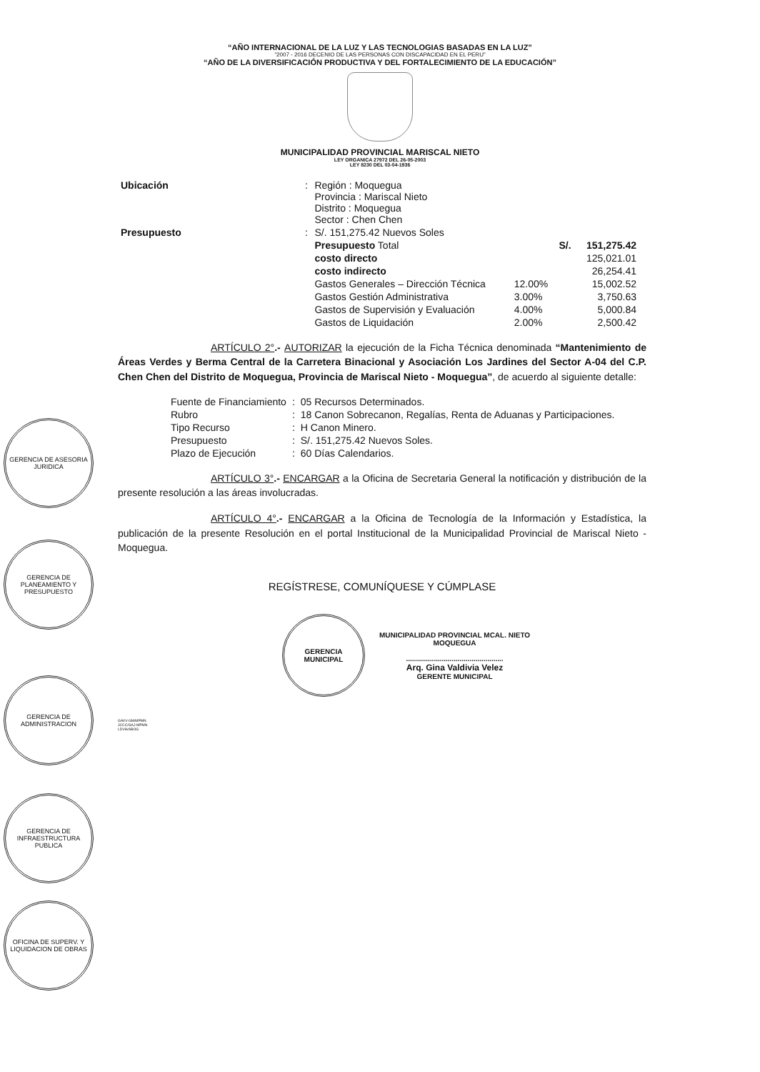“AÑO INTERNACIONAL DE LA LUZ Y LAS TECNOLOGIAS BASADAS EN LA LUZ”
“2007 - 2016 DECENIO DE LAS PERSONAS CON DISCAPACIDAD EN EL PERU”
“AÑO DE LA DIVERSIFICACIÓN PRODUCTIVA Y DEL FORTALECIMIENTO DE LA EDUCACIÓN”
MUNICIPALIDAD PROVINCIAL MARISCAL NIETO
LEY ORGANICA 27972 DEL 26-05-2003
LEY 8230 DEL 03-04-1936
| Ubicación | : | Región : Moquegua Provincia : Mariscal Nieto Distrito : Moquegua Sector : Chen Chen | | | |
| Presupuesto | : | S/. 151,275.42 Nuevos Soles | | | |
| | | Presupuesto Total | | S/. | 151,275.42 |
| | | costo directo | | | 125,021.01 |
| | | costo indirecto | | | 26,254.41 |
| | | Gastos Generales – Dirección Técnica | 12.00% | | 15,002.52 |
| | | Gastos Gestión Administrativa | 3.00% | | 3,750.63 |
| | | Gastos de Supervisión y Evaluación | 4.00% | | 5,000.84 |
| | | Gastos de Liquidación | 2.00% | | 2,500.42 |
ARTÍCULO 2°.- AUTORIZAR la ejecución de la Ficha Técnica denominada “Mantenimiento de Áreas Verdes y Berma Central de la Carretera Binacional y Asociación Los Jardines del Sector A-04 del C.P. Chen Chen del Distrito de Moquegua, Provincia de Mariscal Nieto - Moquegua”, de acuerdo al siguiente detalle:
| Fuente de Financiamiento | : | 05 Recursos Determinados. |
| Rubro | : | 18 Canon Sobrecanon, Regalías, Renta de Aduanas y Participaciones. |
| Tipo Recurso | : | H Canon Minero. |
| Presupuesto | : | S/. 151,275.42 Nuevos Soles. |
| Plazo de Ejecución | : | 60 Días Calendarios. |
ARTÍCULO 3°.- ENCARGAR a la Oficina de Secretaria General la notificación y distribución de la presente resolución a las áreas involucradas.
ARTÍCULO 4°.- ENCARGAR a la Oficina de Tecnología de la Información y Estadística, la publicación de la presente Resolución en el portal Institucional de la Municipalidad Provincial de Mariscal Nieto - Moquegua.
REGÍSTRESE, COMUNÍQUESE Y CÚMPLASE
GERENCIA
MUNICIPAL
MUNICIPALIDAD PROVINCIAL MCAL. NIETO
MOQUEGUA
.................................................
Arq. Gina Valdivia Velez
GERENTE MUNICIPAL
GAVV-GM/MPMN
JCCC/GAJ-MPMN
LDVH/ABOG
GERENCIA DE ASESORIA JURIDICA
GERENCIA DE PLANEAMIENTO Y PRESUPUESTO
GERENCIA DE ADMINISTRACION
GERENCIA DE INFRAESTRUCTURA PUBLICA
OFICINA DE SUPERV. Y LIQUIDACION DE OBRAS